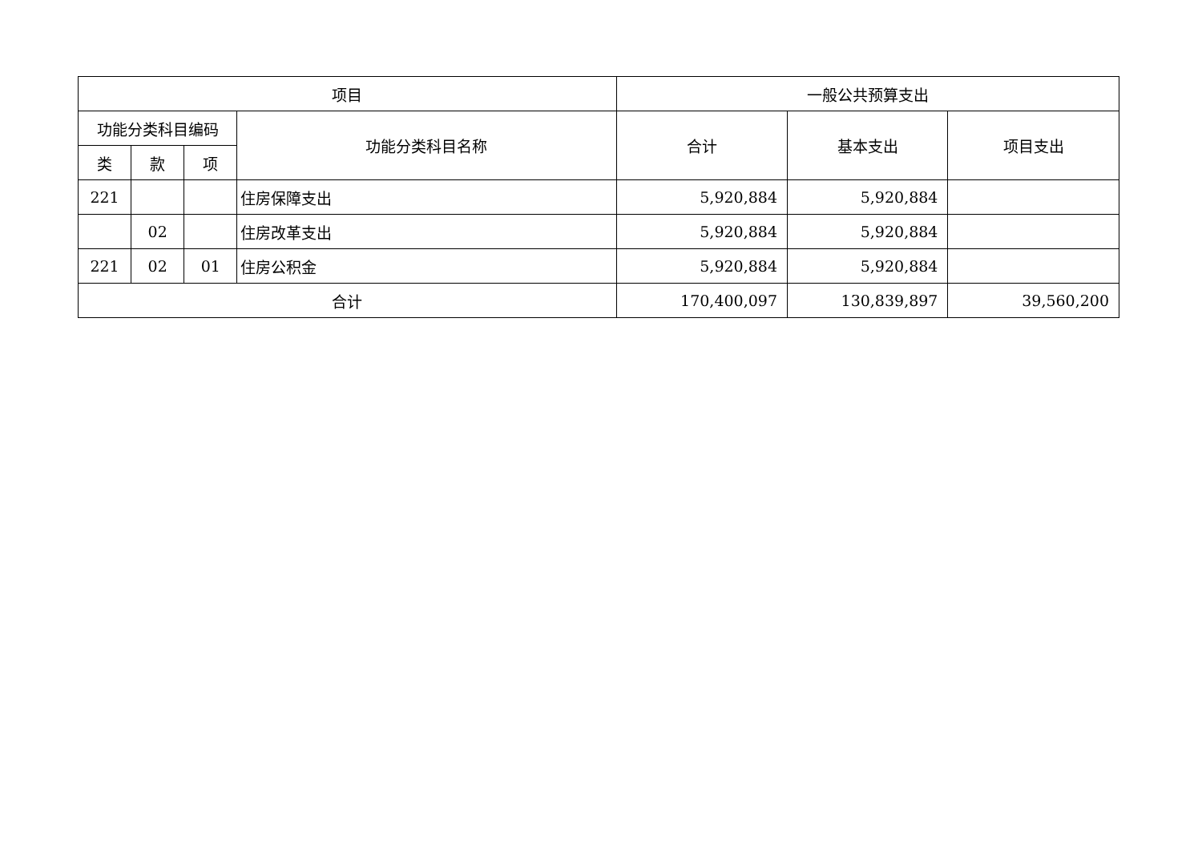| 项目 | | | | 一般公共预算支出 | | |
| --- | --- | --- | --- | --- | --- | --- |
| 功能分类科目编码 | | | 功能分类科目名称 | 合计 | 基本支出 | 项目支出 |
| 类 | 款 | 项 | | | | |
| 221 | | | 住房保障支出 | 5,920,884 | 5,920,884 | |
| | 02 | | 住房改革支出 | 5,920,884 | 5,920,884 | |
| 221 | 02 | 01 | 住房公积金 | 5,920,884 | 5,920,884 | |
| 合计 | | | | 170,400,097 | 130,839,897 | 39,560,200 |